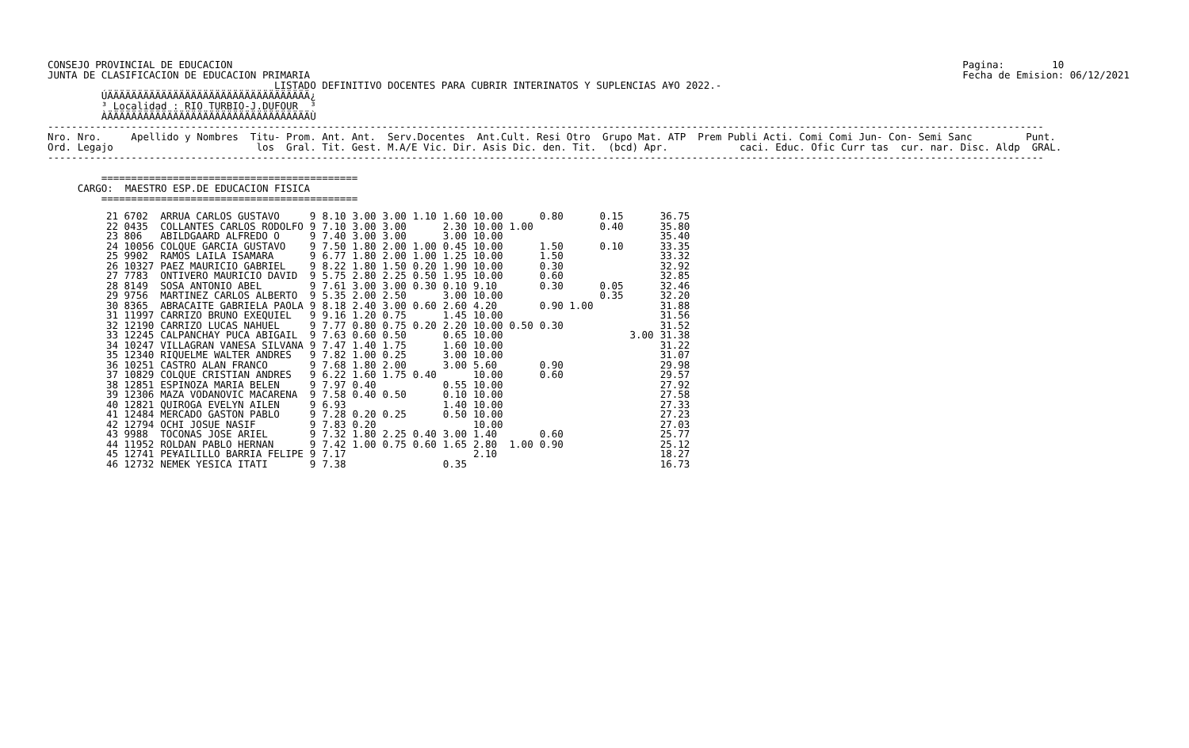CONSEJO PROVINCIAL DE EDUCACION
JUNTA DE CLASIFICACION DE EDUCACION PRIMARIA
Pagina:        10
Fecha de Emision: 06/12/2021
                                      LISTADO DEFINITIVO DOCENTES PARA CUBRIR INTERINATOS Y SUPLENCIAS A¥O 2022.-
         ÚÄÄÄÄÄÄÄÄÄÄÄÄÄÄÄÄÄÄÄÄÄÄÄÄÄÄÄÄÄÄÄÄÄÄ¿
         ³ Localidad : RIO TURBIO-J.DUFOUR  ³
         ÀÄÄÄÄÄÄÄÄÄÄÄÄÄÄÄÄÄÄÄÄÄÄÄÄÄÄÄÄÄÄÄÄÄÄÙ
-----------------------------------------------------------------------------------------------------------------------------------------------------------------------
Nro. Nro.     Apellido y Nombres  Titu- Prom. Ant. Ant.  Serv.Docentes  Ant.Cult. Resi Otro  Grupo Mat. ATP  Prem Publi Acti. Comi Comi Jun- Con- Semi Sanc         Punt.
Ord. Legajo                        los  Gral. Tit. Gest. M.A/E Vic. Dir. Asis Dic. den. Tit.  (bcd) Apr.            caci. Educ. Ofic Curr tas  cur. nar. Disc. Aldp  GRAL.
-----------------------------------------------------------------------------------------------------------------------------------------------------------------------

         ===========================================
     CARGO:  MAESTRO ESP.DE EDUCACION FISICA
         ===========================================
| 21 6702 | ARRUA CARLOS GUSTAVO | 9 | 8.10 | 3.00 | 3.00 | 1.10 | 1.60 | 10.00 | | 0.80 | 0.15 | | 36.75 |
| 22 0435 | COLLANTES CARLOS RODOLFO | 9 | 7.10 | 3.00 | 3.00 | | 2.30 | 10.00 | 1.00 | | 0.40 | | 35.80 |
| 23 806 | ABILDGAARD ALFREDO O | 9 | 7.40 | 3.00 | 3.00 | | 3.00 | 10.00 | | | | | 35.40 |
| 24 10056 | COLQUE GARCIA GUSTAVO | 9 | 7.50 | 1.80 | 2.00 | 1.00 | 0.45 | 10.00 | | 1.50 | 0.10 | | 33.35 |
| 25 9902 | RAMOS LAILA ISAMARA | 9 | 6.77 | 1.80 | 2.00 | 1.00 | 1.25 | 10.00 | | 1.50 | | | 33.32 |
| 26 10327 | PAEZ MAURICIO GABRIEL | 9 | 8.22 | 1.80 | 1.50 | 0.20 | 1.90 | 10.00 | | 0.30 | | | 32.92 |
| 27 7783 | ONTIVERO MAURICIO DAVID | 9 | 5.75 | 2.80 | 2.25 | 0.50 | 1.95 | 10.00 | | 0.60 | | | 32.85 |
| 28 8149 | SOSA ANTONIO ABEL | 9 | 7.61 | 3.00 | 3.00 | 0.30 | 0.10 | 9.10 | | 0.30 | 0.05 | | 32.46 |
| 29 9756 | MARTINEZ CARLOS ALBERTO | 9 | 5.35 | 2.00 | 2.50 | | 3.00 | 10.00 | | | 0.35 | | 32.20 |
| 30 8365 | ABRACAITE GABRIELA PAOLA | 9 | 8.18 | 2.40 | 3.00 | 0.60 | 2.60 | 4.20 | | 0.90 1.00 | | | 31.88 |
| 31 11997 | CARRIZO BRUNO EXEQUIEL | 9 | 9.16 | 1.20 | 0.75 | | 1.45 | 10.00 | | | | | 31.56 |
| 32 12190 | CARRIZO LUCAS NAHUEL | 9 | 7.77 | 0.80 | 0.75 | 0.20 | 2.20 | 10.00 | 0.50 | 0.30 | | | 31.52 |
| 33 12245 | CALPANCHAY PUCA ABIGAIL | 9 | 7.63 | 0.60 | 0.50 | | 0.65 | 10.00 | | | | 3.00 | 31.38 |
| 34 10247 | VILLAGRAN VANESA SILVANA | 9 | 7.47 | 1.40 | 1.75 | | 1.60 | 10.00 | | | | | 31.22 |
| 35 12340 | RIQUELME WALTER ANDRES | 9 | 7.82 | 1.00 | 0.25 | | 3.00 | 10.00 | | | | | 31.07 |
| 36 10251 | CASTRO ALAN FRANCO | 9 | 7.68 | 1.80 | 2.00 | | 3.00 | 5.60 | | 0.90 | | | 29.98 |
| 37 10829 | COLQUE CRISTIAN ANDRES | 9 | 6.22 | 1.60 | 1.75 | 0.40 | | 10.00 | | 0.60 | | | 29.57 |
| 38 12851 | ESPINOZA MARIA BELEN | 9 | 7.97 | 0.40 | | | 0.55 | 10.00 | | | | | 27.92 |
| 39 12306 | MAZA VODANOVIC MACARENA | 9 | 7.58 | 0.40 | 0.50 | | 0.10 | 10.00 | | | | | 27.58 |
| 40 12821 | QUIROGA EVELYN AILEN | 9 | 6.93 | | | | 1.40 | 10.00 | | | | | 27.33 |
| 41 12484 | MERCADO GASTON PABLO | 9 | 7.28 | 0.20 | 0.25 | | 0.50 | 10.00 | | | | | 27.23 |
| 42 12794 | OCHI JOSUE NASIF | 9 | 7.83 | 0.20 | | | | 10.00 | | | | | 27.03 |
| 43 9988 | TOCONAS JOSE ARIEL | 9 | 7.32 | 1.80 | 2.25 | 0.40 | 3.00 | 1.40 | | 0.60 | | | 25.77 |
| 44 11952 | ROLDAN PABLO HERNAN | 9 | 7.42 | 1.00 | 0.75 | 0.60 | 1.65 | 2.80 | 1.00 | 0.90 | | | 25.12 |
| 45 12741 | PE¥AILILLO BARRIA FELIPE | 9 | 7.17 | | | | | 2.10 | | | | | 18.27 |
| 46 12732 | NEMEK YESICA ITATI | 9 | 7.38 | | | | 0.35 | | | | | | 16.73 |